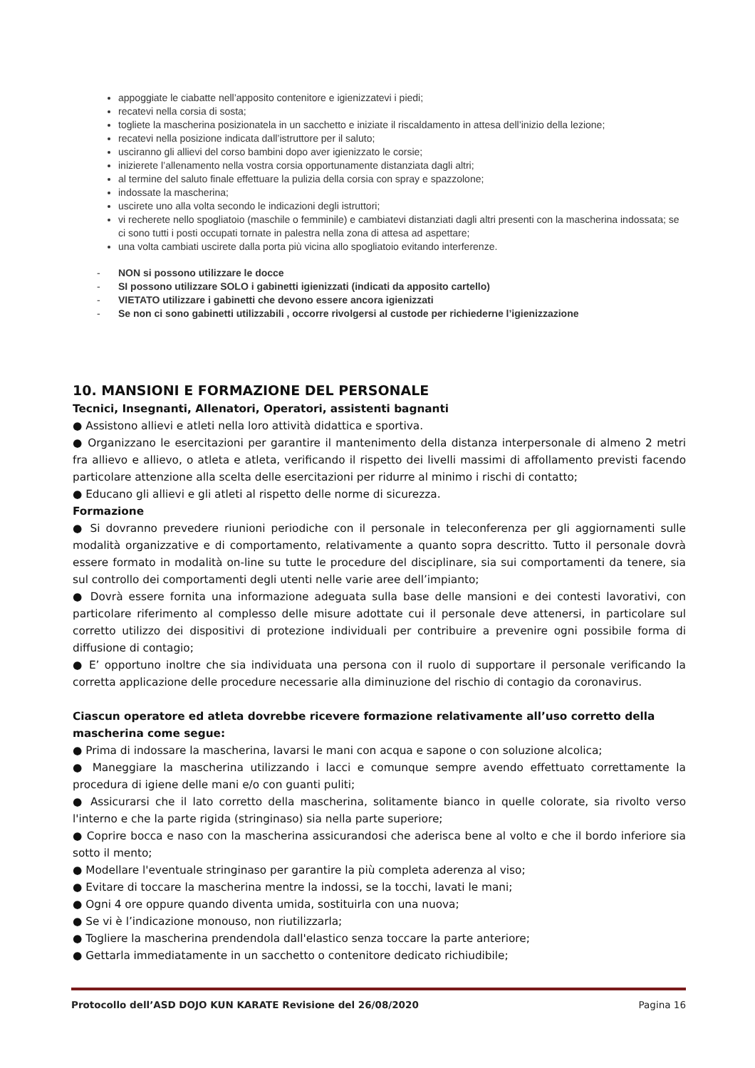appoggiate le ciabatte nell’apposito contenitore e igienizzatevi i piedi;
recatevi nella corsia di sosta;
togliete la mascherina posizionatela in un sacchetto e iniziate il riscaldamento in attesa dell’inizio della lezione;
recatevi nella posizione indicata dall’istruttore per il saluto;
usciranno gli allievi del corso bambini dopo aver igienizzato le corsie;
inizierete l’allenamento nella vostra corsia opportunamente distanziata dagli altri;
al termine del saluto finale effettuare la pulizia della corsia con spray e spazzolone;
indossate la mascherina;
uscirete uno alla volta secondo le indicazioni degli istruttori;
vi recherete nello spogliatoio (maschile o femminile) e cambiatevi distanziati dagli altri presenti con la mascherina indossata; se ci sono tutti i posti occupati tornate in palestra nella zona di attesa ad aspettare;
una volta cambiati uscirete dalla porta più vicina allo spogliatoio evitando interferenze.
- NON si possono utilizzare le docce
- SI possono utilizzare SOLO i gabinetti igienizzati (indicati da apposito cartello)
- VIETATO utilizzare i gabinetti che devono essere ancora igienizzati
- Se non ci sono gabinetti utilizzabili , occorre rivolgersi al custode per richiederne l’igienizzazione
10. MANSIONI E FORMAZIONE DEL PERSONALE
Tecnici, Insegnanti, Allenatori, Operatori, assistenti bagnanti
● Assistono allievi e atleti nella loro attività didattica e sportiva.
● Organizzano le esercitazioni per garantire il mantenimento della distanza interpersonale di almeno 2 metri fra allievo e allievo, o atleta e atleta, verificando il rispetto dei livelli massimi di affollamento previsti facendo particolare attenzione alla scelta delle esercitazioni per ridurre al minimo i rischi di contatto;
● Educano gli allievi e gli atleti al rispetto delle norme di sicurezza.
Formazione
● Si dovranno prevedere riunioni periodiche con il personale in teleconferenza per gli aggiornamenti sulle modalità organizzative e di comportamento, relativamente a quanto sopra descritto. Tutto il personale dovrà essere formato in modalità on-line su tutte le procedure del disciplinare, sia sui comportamenti da tenere, sia sul controllo dei comportamenti degli utenti nelle varie aree dell’impianto;
● Dovrà essere fornita una informazione adeguata sulla base delle mansioni e dei contesti lavorativi, con particolare riferimento al complesso delle misure adottate cui il personale deve attenersi, in particolare sul corretto utilizzo dei dispositivi di protezione individuali per contribuire a prevenire ogni possibile forma di diffusione di contagio;
● E’ opportuno inoltre che sia individuata una persona con il ruolo di supportare il personale verificando la corretta applicazione delle procedure necessarie alla diminuzione del rischio di contagio da coronavirus.
Ciascun operatore ed atleta dovrebbe ricevere formazione relativamente all’uso corretto della mascherina come segue:
● Prima di indossare la mascherina, lavarsi le mani con acqua e sapone o con soluzione alcolica;
● Maneggiare la mascherina utilizzando i lacci e comunque sempre avendo effettuato correttamente la procedura di igiene delle mani e/o con guanti puliti;
● Assicurarsi che il lato corretto della mascherina, solitamente bianco in quelle colorate, sia rivolto verso l'interno e che la parte rigida (stringinaso) sia nella parte superiore;
● Coprire bocca e naso con la mascherina assicurandosi che aderisca bene al volto e che il bordo inferiore sia sotto il mento;
● Modellare l'eventuale stringinaso per garantire la più completa aderenza al viso;
● Evitare di toccare la mascherina mentre la indossi, se la tocchi, lavati le mani;
● Ogni 4 ore oppure quando diventa umida, sostituirla con una nuova;
● Se vi è l’indicazione monouso, non riutilizzarla;
● Togliere la mascherina prendendola dall'elastico senza toccare la parte anteriore;
● Gettarla immediatamente in un sacchetto o contenitore dedicato richiudibile;
Protocollo dell’ASD DOJO KUN KARATE Revisione del 26/08/2020 Pagina 16